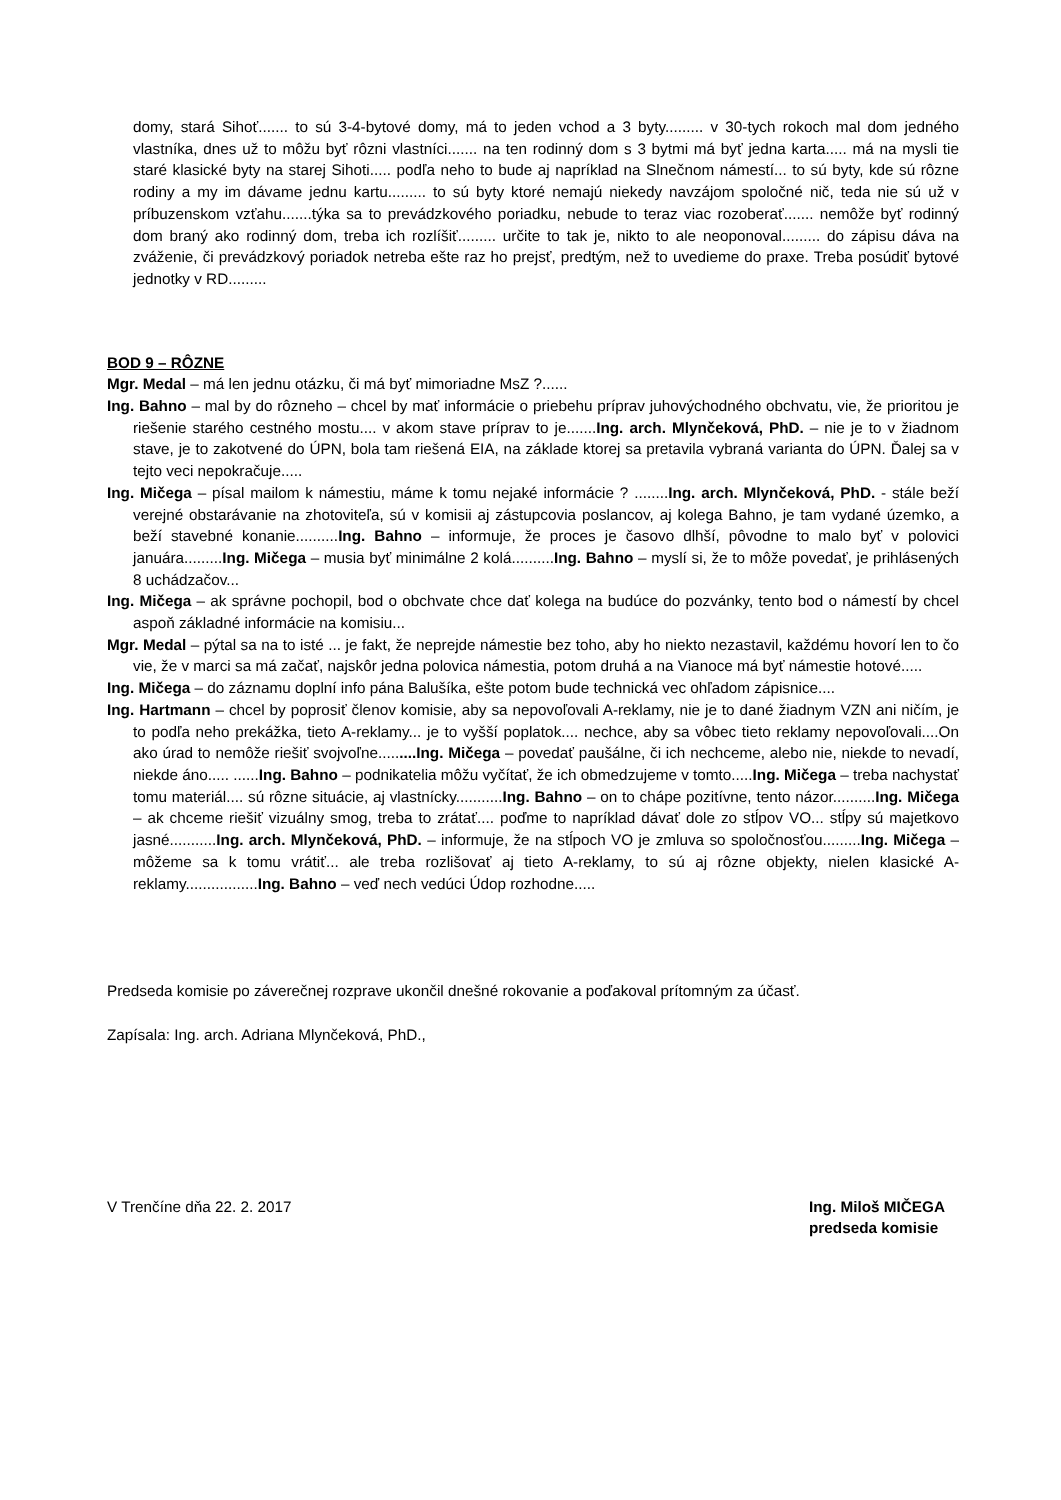domy, stará Sihoť....... to sú 3-4-bytové domy, má to jeden vchod a 3 byty......... v 30-tych rokoch mal dom jedného vlastníka, dnes už to môžu byť rôzni vlastníci....... na ten rodinný dom s 3 bytmi má byť jedna karta..... má na mysli tie staré klasické byty na starej Sihoti..... podľa neho to bude aj napríklad na Slnečnom námestí... to sú byty, kde sú rôzne rodiny a my im dávame jednu kartu......... to sú byty ktoré nemajú niekedy navzájom spoločné nič, teda nie sú už v príbuzenskom vzťahu.......týka sa to prevádzkového poriadku, nebude to teraz viac rozoberať....... nemôže byť rodinný dom braný ako rodinný dom, treba ich rozlíšiť......... určite to tak je, nikto to ale neoponoval......... do zápisu dáva na zváženie, či prevádzkový poriadok netreba ešte raz ho prejsť, predtým, než to uvedieme do praxe. Treba posúdiť bytové jednotky v RD.........
BOD 9 – RÔZNE
Mgr. Medal – má len jednu otázku, či má byť mimoriadne MsZ ?......
Ing. Bahno – mal by do rôzneho – chcel by mať informácie o priebehu príprav juhovýchodného obchvatu, vie, že prioritou je riešenie starého cestného mostu.... v akom stave príprav to je.......Ing. arch. Mlynčeková, PhD. – nie je to v žiadnom stave, je to zakotvené do ÚPN, bola tam riešená EIA, na základe ktorej sa pretavila vybraná varianta do ÚPN. Ďalej sa v tejto veci nepokračuje.....
Ing. Mičega – písal mailom k námestiu, máme k tomu nejaké informácie ? ........Ing. arch. Mlynčeková, PhD. - stále beží verejné obstarávanie na zhotoviteľa, sú v komisii aj zástupcovia poslancov, aj kolega Bahno, je tam vydané územko, a beží stavebné konanie..........Ing. Bahno – informuje, že proces je časovo dlhší, pôvodne to malo byť v polovici januára.........Ing. Mičega – musia byť minimálne 2 kolá..........Ing. Bahno – myslí si, že to môže povedať, je prihlásených 8 uchádzačov...
Ing. Mičega – ak správne pochopil, bod o obchvate chce dať kolega na budúce do pozvánky, tento bod o námestí by chcel aspoň základné informácie na komisiu...
Mgr. Medal – pýtal sa na to isté ... je fakt, že neprejde námestie bez toho, aby ho niekto nezastavil, každému hovorí len to čo vie, že v marci sa má začať, najskôr jedna polovica námestia, potom druhá a na Vianoce má byť námestie hotové.....
Ing. Mičega – do záznamu doplní info pána Balušíka, ešte potom bude technická vec ohľadom zápisnice....
Ing. Hartmann – chcel by poprosiť členov komisie, aby sa nepovoľovali A-reklamy, nie je to dané žiadnym VZN ani ničím, je to podľa neho prekážka, tieto A-reklamy... je to vyšší poplatok.... nechce, aby sa vôbec tieto reklamy nepovoľovali....On ako úrad to nemôže riešiť svojvoľne.........Ing. Mičega – povedať paušálne, či ich nechceme, alebo nie, niekde to nevadí, niekde áno..... ......Ing. Bahno – podnikatelia môžu vyčítať, že ich obmedzujeme v tomto.....Ing. Mičega – treba nachystať tomu materiál.... sú rôzne situácie, aj vlastnícky...........Ing. Bahno – on to chápe pozitívne, tento názor..........Ing. Mičega – ak chceme riešiť vizuálny smog, treba to zrátať.... poďme to napríklad dávať dole zo stĺpov VO... stĺpy sú majetkovo jasné...........Ing. arch. Mlynčeková, PhD. – informuje, že na stĺpoch VO je zmluva so spoločnosťou.........Ing. Mičega – môžeme sa k tomu vrátiť... ale treba rozlišovať aj tieto A-reklamy, to sú aj rôzne objekty, nielen klasické A-reklamy.................Ing. Bahno – veď nech vedúci Údop rozhodne.....
Predseda komisie po záverečnej rozprave ukončil dnešné rokovanie a poďakoval prítomným za účasť.
Zapísala: Ing. arch. Adriana Mlynčeková, PhD.,
V Trenčíne dňa 22. 2. 2017 Ing. Miloš MIČEGA
predseda komisie